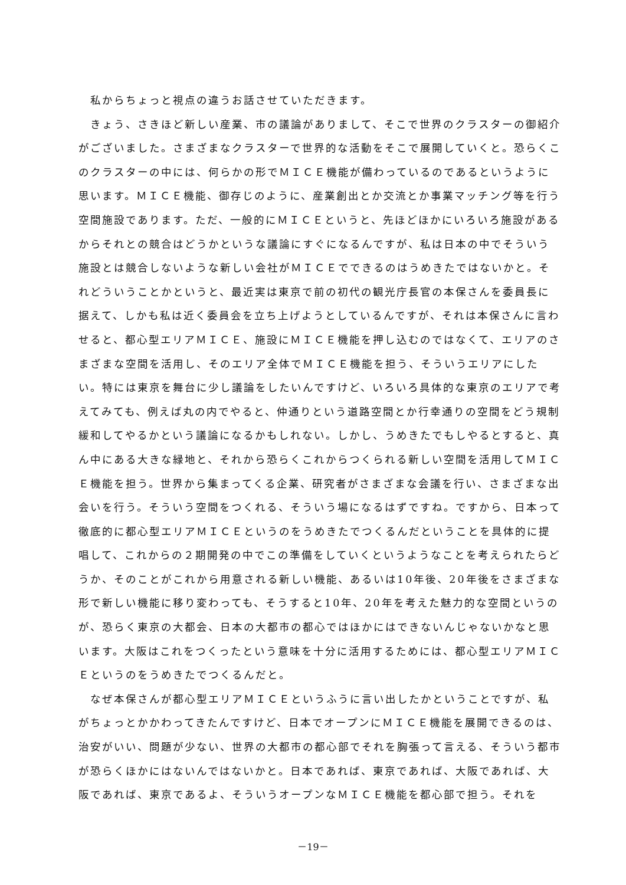私からちょっと視点の違うお話させていただきます。
きょう、さきほど新しい産業、市の議論がありまして、そこで世界のクラスターの御紹介がございました。さまざまなクラスターで世界的な活動をそこで展開していくと。恐らくこのクラスターの中には、何らかの形でＭＩＣＥ機能が備わっているのであるというように思います。ＭＩＣＥ機能、御存じのように、産業創出とか交流とか事業マッチング等を行う空間施設であります。ただ、一般的にＭＩＣＥというと、先ほどほかにいろいろ施設があるからそれとの競合はどうかというな議論にすぐになるんですが、私は日本の中でそういう施設とは競合しないような新しい会社がＭＩＣＥでできるのはうめきたではないかと。それどういうことかというと、最近実は東京で前の初代の観光庁長官の本保さんを委員長に据えて、しかも私は近く委員会を立ち上げようとしているんですが、それは本保さんに言わせると、都心型エリアＭＩＣＥ、施設にＭＩＣＥ機能を押し込むのではなくて、エリアのさまざまな空間を活用し、そのエリア全体でＭＩＣＥ機能を担う、そういうエリアにしたい。特には東京を舞台に少し議論をしたいんですけど、いろいろ具体的な東京のエリアで考えてみても、例えば丸の内でやると、仲通りという道路空間とか行幸通りの空間をどう規制緩和してやるかという議論になるかもしれない。しかし、うめきたでもしやるとすると、真ん中にある大きな緑地と、それから恐らくこれからつくられる新しい空間を活用してＭＩＣＥ機能を担う。世界から集まってくる企業、研究者がさまざまな会議を行い、さまざまな出会いを行う。そういう空間をつくれる、そういう場になるはずですね。ですから、日本って徹底的に都心型エリアＭＩＣＥというのをうめきたでつくるんだということを具体的に提唱して、これからの２期開発の中でこの準備をしていくというようなことを考えられたらどうか、そのことがこれから用意される新しい機能、あるいは10年後、20年後をさまざまな形で新しい機能に移り変わっても、そうすると10年、20年を考えた魅力的な空間というのが、恐らく東京の大都会、日本の大都市の都心ではほかにはできないんじゃないかなと思います。大阪はこれをつくったという意味を十分に活用するためには、都心型エリアＭＩＣＥというのをうめきたでつくるんだと。
なぜ本保さんが都心型エリアＭＩＣＥというふうに言い出したかということですが、私がちょっとかかわってきたんですけど、日本でオープンにＭＩＣＥ機能を展開できるのは、治安がいい、問題が少ない、世界の大都市の都心部でそれを胸張って言える、そういう都市が恐らくほかにはないんではないかと。日本であれば、東京であれば、大阪であれば、大阪であれば、東京であるよ、そういうオープンなＭＩＣＥ機能を都心部で担う。それを
－19－